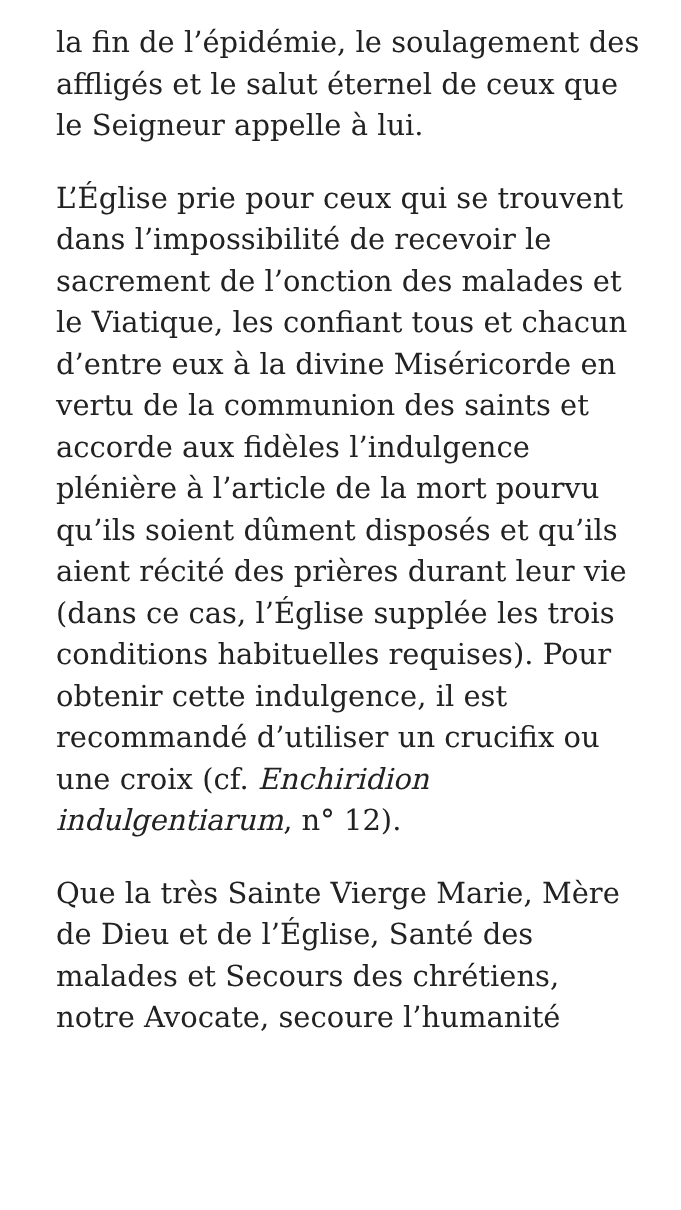la fin de l’épidémie, le soulagement des affligés et le salut éternel de ceux que le Seigneur appelle à lui.
L’Église prie pour ceux qui se trouvent dans l’impossibilité de recevoir le sacrement de l’onction des malades et le Viatique, les confiant tous et chacun d’entre eux à la divine Miséricorde en vertu de la communion des saints et accorde aux fidèles l’indulgence plénière à l’article de la mort pourvu qu’ils soient dûment disposés et qu’ils aient récité des prières durant leur vie (dans ce cas, l’Église supplée les trois conditions habituelles requises). Pour obtenir cette indulgence, il est recommandé d’utiliser un crucifix ou une croix (cf. Enchiridion indulgentiarum, n° 12).
Que la très Sainte Vierge Marie, Mère de Dieu et de l’Église, Santé des malades et Secours des chrétiens, notre Avocate, secoure l’humanité